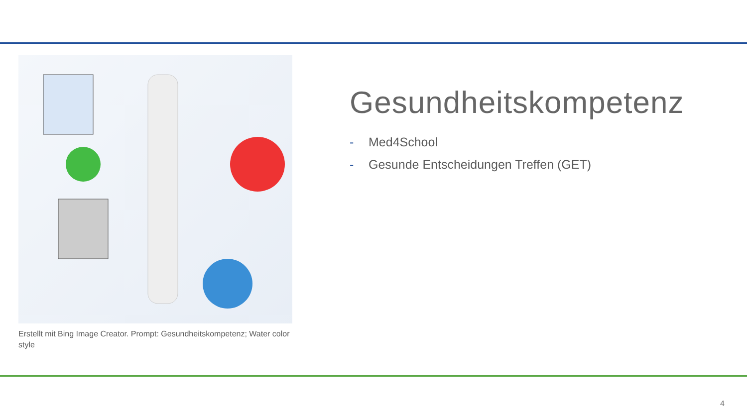Erstellt mit Bing Image Creator. Prompt: Gesundheitskompetenz; Water color style
Gesundheitskompetenz
- Med4School
- Gesunde Entscheidungen Treffen (GET)
4